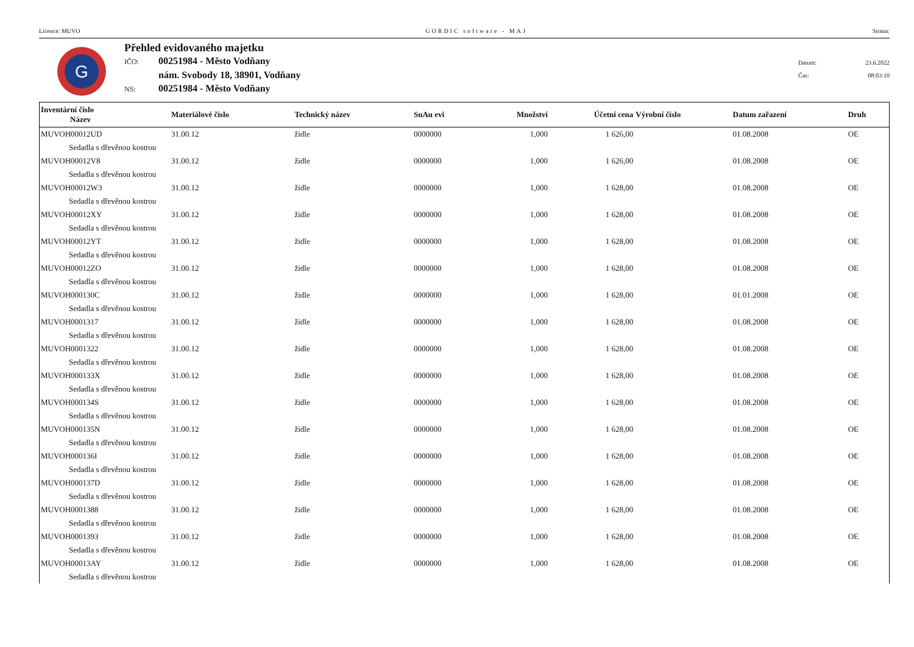Licence: MUVO GORDIC software - MAJ Strana:
G
Přehled evidovaného majetku
IČO: 00251984 - Město Vodňany
nám. Svobody 18, 38901, Vodňany
NS: 00251984 - Město Vodňany
Datum: 23.6.2022
Čas: 08:03:10
| Inventární číslo Název | Materiálové číslo | Technický název | SuAu evi | Množství | Účetní cena | Výrobní číslo | Datum zařazení | Druh |
| --- | --- | --- | --- | --- | --- | --- | --- | --- |
| MUVOH00012UD | 31.00.12 | židle | 0000000 | 1,000 | 1 626,00 | | 01.08.2008 | OE |
| Sedadla s dřevěnou kostrou | | | | | | | | |
| MUVOH00012V8 | 31.00.12 | židle | 0000000 | 1,000 | 1 626,00 | | 01.08.2008 | OE |
| Sedadla s dřevěnou kostrou | | | | | | | | |
| MUVOH00012W3 | 31.00.12 | židle | 0000000 | 1,000 | 1 628,00 | | 01.08.2008 | OE |
| Sedadla s dřevěnou kostrou | | | | | | | | |
| MUVOH00012XY | 31.00.12 | židle | 0000000 | 1,000 | 1 628,00 | | 01.08.2008 | OE |
| Sedadla s dřevěnou kostrou | | | | | | | | |
| MUVOH00012YT | 31.00.12 | židle | 0000000 | 1,000 | 1 628,00 | | 01.08.2008 | OE |
| Sedadla s dřevěnou kostrou | | | | | | | | |
| MUVOH00012ZO | 31.00.12 | židle | 0000000 | 1,000 | 1 628,00 | | 01.08.2008 | OE |
| Sedadla s dřevěnou kostrou | | | | | | | | |
| MUVOH000130C | 31.00.12 | židle | 0000000 | 1,000 | 1 628,00 | | 01.01.2008 | OE |
| Sedadla s dřevěnou kostrou | | | | | | | | |
| MUVOH0001317 | 31.00.12 | židle | 0000000 | 1,000 | 1 628,00 | | 01.08.2008 | OE |
| Sedadla s dřevěnou kostrou | | | | | | | | |
| MUVOH0001322 | 31.00.12 | židle | 0000000 | 1,000 | 1 628,00 | | 01.08.2008 | OE |
| Sedadla s dřevěnou kostrou | | | | | | | | |
| MUVOH000133X | 31.00.12 | židle | 0000000 | 1,000 | 1 628,00 | | 01.08.2008 | OE |
| Sedadla s dřevěnou kostrou | | | | | | | | |
| MUVOH000134S | 31.00.12 | židle | 0000000 | 1,000 | 1 628,00 | | 01.08.2008 | OE |
| Sedadla s dřevěnou kostrou | | | | | | | | |
| MUVOH000135N | 31.00.12 | židle | 0000000 | 1,000 | 1 628,00 | | 01.08.2008 | OE |
| Sedadla s dřevěnou kostrou | | | | | | | | |
| MUVOH000136I | 31.00.12 | židle | 0000000 | 1,000 | 1 628,00 | | 01.08.2008 | OE |
| Sedadla s dřevěnou kostrou | | | | | | | | |
| MUVOH000137D | 31.00.12 | židle | 0000000 | 1,000 | 1 628,00 | | 01.08.2008 | OE |
| Sedadla s dřevěnou kostrou | | | | | | | | |
| MUVOH0001388 | 31.00.12 | židle | 0000000 | 1,000 | 1 628,00 | | 01.08.2008 | OE |
| Sedadla s dřevěnou kostrou | | | | | | | | |
| MUVOH0001393 | 31.00.12 | židle | 0000000 | 1,000 | 1 628,00 | | 01.08.2008 | OE |
| Sedadla s dřevěnou kostrou | | | | | | | | |
| MUVOH00013AY | 31.00.12 | židle | 0000000 | 1,000 | 1 628,00 | | 01.08.2008 | OE |
| Sedadla s dřevěnou kostrou | | | | | | | | |